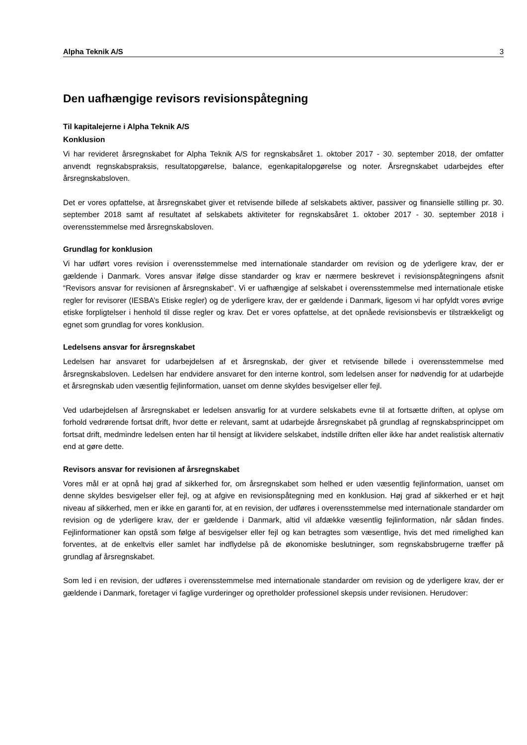Alpha Teknik A/S 3
Den uafhængige revisors revisionspåtegning
Til kapitalejerne i Alpha Teknik A/S
Konklusion
Vi har revideret årsregnskabet for Alpha Teknik A/S for regnskabsåret 1. oktober 2017 - 30. september 2018, der omfatter anvendt regnskabspraksis, resultatopgørelse, balance, egenkapitalopgørelse og noter. Årsregnskabet udarbejdes efter årsregnskabsloven.
Det er vores opfattelse, at årsregnskabet giver et retvisende billede af selskabets aktiver, passiver og finansielle stilling pr. 30. september 2018 samt af resultatet af selskabets aktiviteter for regnskabsåret 1. oktober 2017 - 30. september 2018 i overensstemmelse med årsregnskabsloven.
Grundlag for konklusion
Vi har udført vores revision i overensstemmelse med internationale standarder om revision og de yderligere krav, der er gældende i Danmark. Vores ansvar ifølge disse standarder og krav er nærmere beskrevet i revisionspåtegningens afsnit “Revisors ansvar for revisionen af årsregnskabet“. Vi er uafhængige af selskabet i overensstemmelse med internationale etiske regler for revisorer (IESBA’s Etiske regler) og de yderligere krav, der er gældende i Danmark, ligesom vi har opfyldt vores øvrige etiske forpligtelser i henhold til disse regler og krav. Det er vores opfattelse, at det opnåede revisionsbevis er tilstrækkeligt og egnet som grundlag for vores konklusion.
Ledelsens ansvar for årsregnskabet
Ledelsen har ansvaret for udarbejdelsen af et årsregnskab, der giver et retvisende billede i overensstemmelse med årsregnskabsloven. Ledelsen har endvidere ansvaret for den interne kontrol, som ledelsen anser for nødvendig for at udarbejde et årsregnskab uden væsentlig fejlinformation, uanset om denne skyldes besvigelser eller fejl.
Ved udarbejdelsen af årsregnskabet er ledelsen ansvarlig for at vurdere selskabets evne til at fortsætte driften, at oplyse om forhold vedrørende fortsat drift, hvor dette er relevant, samt at udarbejde årsregnskabet på grundlag af regnskabsprincippet om fortsat drift, medmindre ledelsen enten har til hensigt at likvidere selskabet, indstille driften eller ikke har andet realistisk alternativ end at gøre dette.
Revisors ansvar for revisionen af årsregnskabet
Vores mål er at opnå høj grad af sikkerhed for, om årsregnskabet som helhed er uden væsentlig fejlinformation, uanset om denne skyldes besvigelser eller fejl, og at afgive en revisionspåtegning med en konklusion. Høj grad af sikkerhed er et højt niveau af sikkerhed, men er ikke en garanti for, at en revision, der udføres i overensstemmelse med internationale standarder om revision og de yderligere krav, der er gældende i Danmark, altid vil afdække væsentlig fejlinformation, når sådan findes. Fejlinformationer kan opstå som følge af besvigelser eller fejl og kan betragtes som væsentlige, hvis det med rimelighed kan forventes, at de enkeltvis eller samlet har indflydelse på de økonomiske beslutninger, som regnskabsbrugerne træffer på grundlag af årsregnskabet.
Som led i en revision, der udføres i overensstemmelse med internationale standarder om revision og de yderligere krav, der er gældende i Danmark, foretager vi faglige vurderinger og opretholder professionel skepsis under revisionen. Herudover: